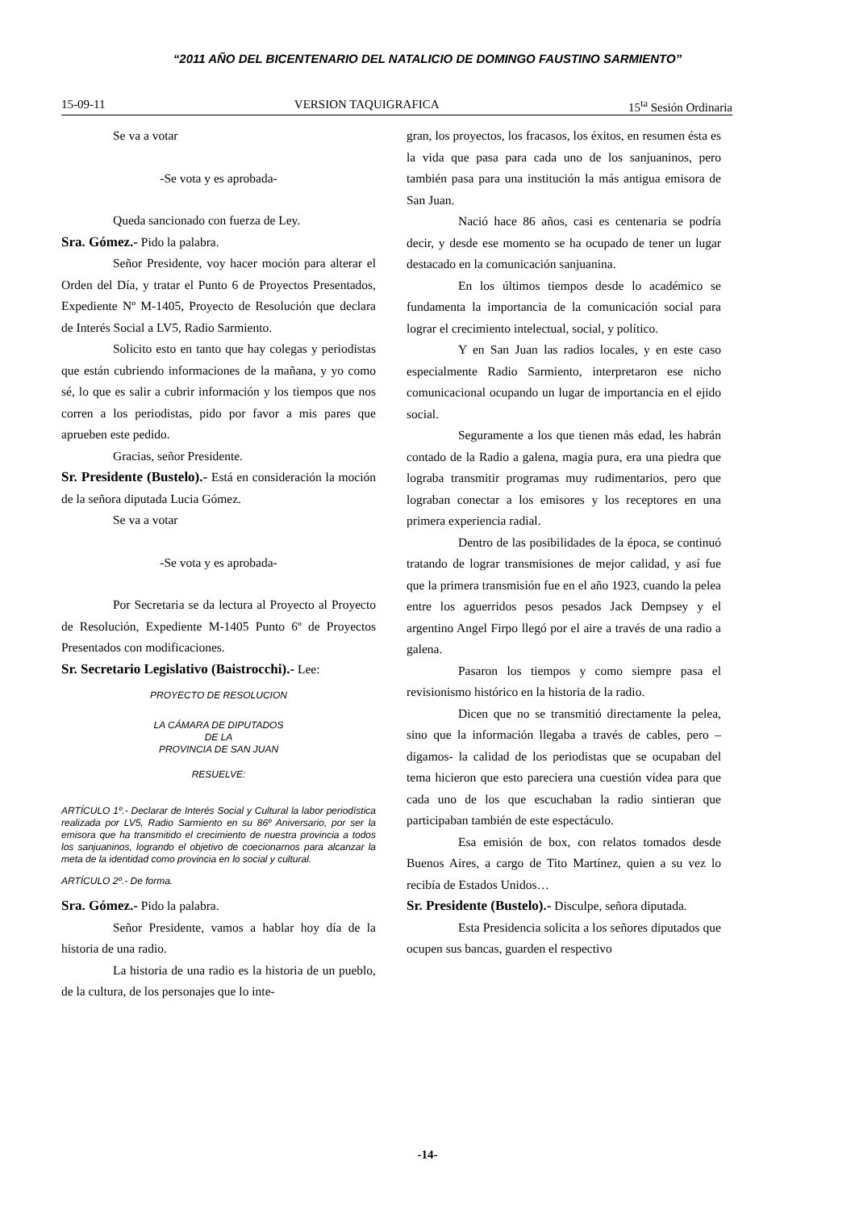“2011 AÑO DEL BICENTENARIO DEL NATALICIO DE DOMINGO FAUSTINO SARMIENTO”
15-09-11 VERSION TAQUIGRAFICA 15<sup>ta</sup> Sesión Ordinaria
Se va a votar
-Se vota y es aprobada-
Queda sancionado con fuerza de Ley.
Sra. Gómez.- Pido la palabra.
Señor Presidente, voy hacer moción para alterar el Orden del Día, y tratar el Punto 6 de Proyectos Presentados, Expediente Nº M-1405, Proyecto de Resolución que declara de Interés Social a LV5, Radio Sarmiento.
Solicito esto en tanto que hay colegas y periodistas que están cubriendo informaciones de la mañana, y yo como sé, lo que es salir a cubrir información y los tiempos que nos corren a los periodistas, pido por favor a mis pares que aprueben este pedido.
Gracias, señor Presidente.
Sr. Presidente (Bustelo).- Está en consideración la moción de la señora diputada Lucia Gómez.
Se va a votar
-Se vota y es aprobada-
Por Secretaria se da lectura al Proyecto al Proyecto de Resolución, Expediente M-1405 Punto 6º de Proyectos Presentados con modificaciones.
Sr. Secretario Legislativo (Baistrocchi).- Lee:
PROYECTO DE RESOLUCION
LA CÁMARA DE DIPUTADOS
DE LA
PROVINCIA DE SAN JUAN
RESUELVE:
ARTÍCULO 1º.- Declarar de Interés Social y Cultural la labor periodística realizada por LV5, Radio Sarmiento en su 86º Aniversario, por ser la emisora que ha transmitido el crecimiento de nuestra provincia a todos los sanjuaninos, logrando el objetivo de coecionarnos para alcanzar la meta de la identidad como provincia en lo social y cultural.
ARTÍCULO 2º.- De forma.
Sra. Gómez.- Pido la palabra.
Señor Presidente, vamos a hablar hoy día de la historia de una radio.
La historia de una radio es la historia de un pueblo, de la cultura, de los personajes que lo inte-
gran, los proyectos, los fracasos, los éxitos, en resumen ésta es la vida que pasa para cada uno de los sanjuaninos, pero también pasa para una institución la más antigua emisora de San Juan.
Nació hace 86 años, casi es centenaria se podría decir, y desde ese momento se ha ocupado de tener un lugar destacado en la comunicación sanjuanina.
En los últimos tiempos desde lo académico se fundamenta la importancia de la comunicación social para lograr el crecimiento intelectual, social, y político.
Y en San Juan las radios locales, y en este caso especialmente Radio Sarmiento, interpretaron ese nicho comunicacional ocupando un lugar de importancia en el ejido social.
Seguramente a los que tienen más edad, les habrán contado de la Radio a galena, magia pura, era una piedra que lograba transmitir programas muy rudimentarios, pero que lograban conectar a los emisores y los receptores en una primera experiencia radial.
Dentro de las posibilidades de la época, se continuó tratando de lograr transmisiones de mejor calidad, y así fue que la primera transmisión fue en el año 1923, cuando la pelea entre los aguerridos pesos pesados Jack Dempsey y el argentino Angel Firpo llegó por el aire a través de una radio a galena.
Pasaron los tiempos y como siempre pasa el revisionismo histórico en la historia de la radio.
Dicen que no se transmitió directamente la pelea, sino que la información llegaba a través de cables, pero –digamos- la calidad de los periodistas que se ocupaban del tema hicieron que esto pareciera una cuestión vídea para que cada uno de los que escuchaban la radio sintieran que participaban también de este espectáculo.
Esa emisión de box, con relatos tomados desde Buenos Aires, a cargo de Tito Martínez, quien a su vez lo recibía de Estados Unidos…
Sr. Presidente (Bustelo).- Disculpe, señora diputada.
Esta Presidencia solicita a los señores diputados que ocupen sus bancas, guarden el respectivo
-14-